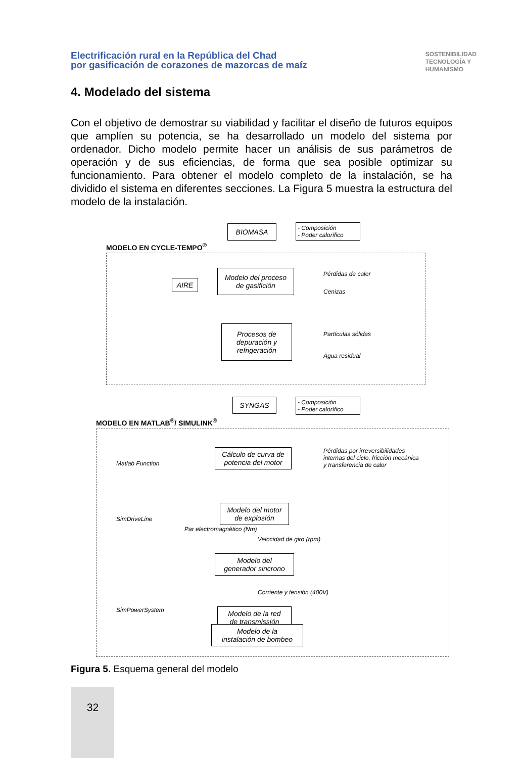Electrificación rural en la República del Chad
por gasificación de corazones de mazorcas de maíz
SOSTENIBILIDAD
TECNOLOGÍA Y
HUMANISMO
4. Modelado del sistema
Con el objetivo de demostrar su viabilidad y facilitar el diseño de futuros equipos que amplíen su potencia, se ha desarrollado un modelo del sistema por ordenador. Dicho modelo permite hacer un análisis de sus parámetros de operación y de sus eficiencias, de forma que sea posible optimizar su funcionamiento. Para obtener el modelo completo de la instalación, se ha dividido el sistema en diferentes secciones. La Figura 5 muestra la estructura del modelo de la instalación.
BIOMASA
- Composición
- Poder calorífico
MODELO EN CYCLE-TEMPO<sup>®</sup>
AIRE
Modelo del proceso
de gasifición
Pérdidas de calor
Cenizas
Procesos de
depuración y
refrigeración
Partículas sólidas
Agua residual
SYNGAS
- Composición
- Poder calorífico
MODELO EN MATLAB<sup>®</sup>/ SIMULINK<sup>®</sup>
Matlab Function
SimDriveLine
SimPowerSystem
Cálculo de curva de
potencia del motor
Pérdidas por irreversibilidades
internas del ciclo, fricción mecánica
y transferencia de calor
Par electromagnético (Nm)
Modelo del motor
de explosión
Velocidad de giro (rpm)
Modelo del
generador sincrono
Corriente y tensión (400V)
Modelo de la red
de transmissión
Modelo de la
instalación de bombeo
Figura 5. Esquema general del modelo
32